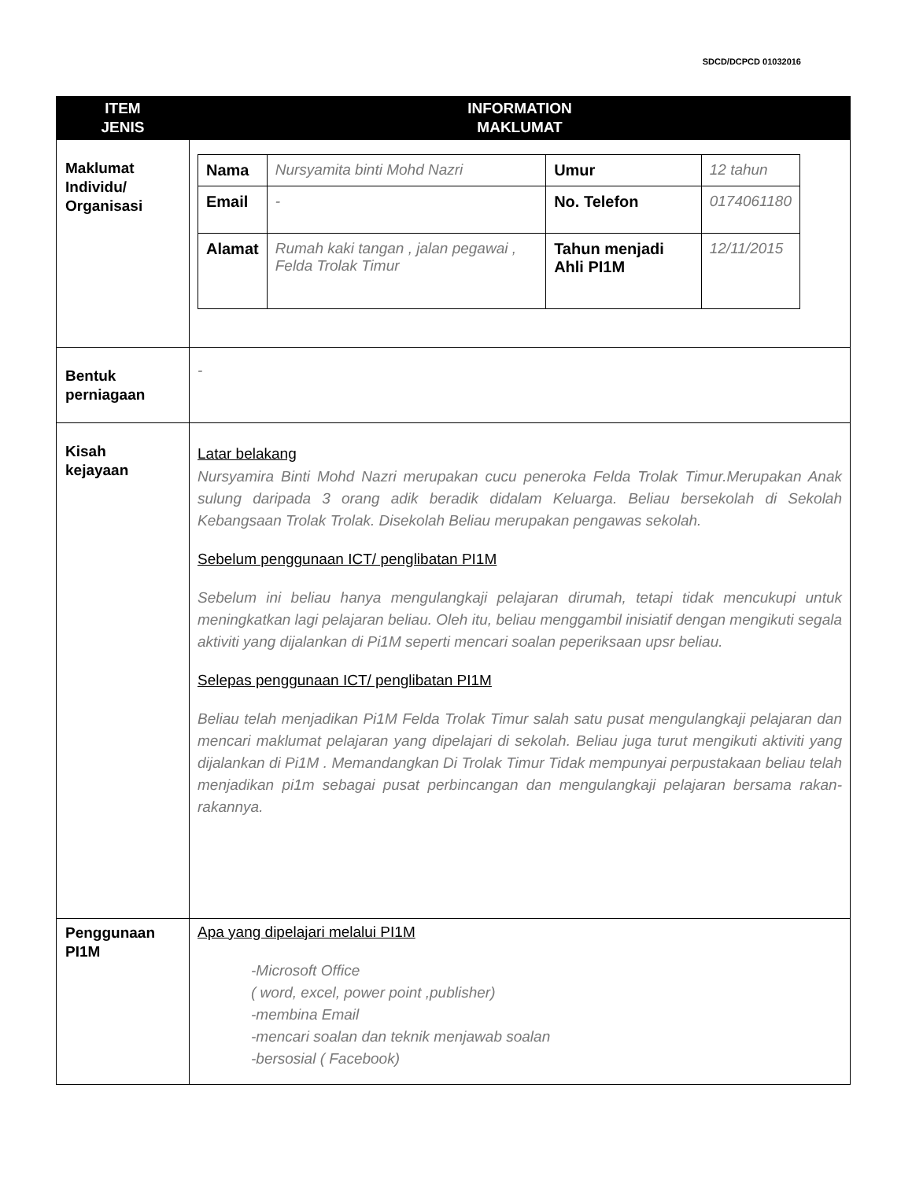SDCD/DCPCD 01032016
| ITEM JENIS | INFORMATION MAKLUMAT |
| --- | --- |
| Maklumat Individu/ Organisasi | / Nama / Nursyamita binti Mohd Nazri / Umur / 12 tahun / / Email / - / No. Telefon / 0174061180 / / Alamat / Rumah kaki tangan , jalan pegawai , Felda Trolak Timur / Tahun menjadi Ahli PI1M / 12/11/2015 / |
| Bentuk perniagaan | - |
| Kisah kejayaan | Latar belakang Nursyamira Binti Mohd Nazri merupakan cucu peneroka Felda Trolak Timur.Merupakan Anak sulung daripada 3 orang adik beradik didalam Keluarga. Beliau bersekolah di Sekolah Kebangsaan Trolak Trolak. Disekolah Beliau merupakan pengawas sekolah. Sebelum penggunaan ICT/ penglibatan PI1M Sebelum ini beliau hanya mengulangkaji pelajaran dirumah, tetapi tidak mencukupi untuk meningkatkan lagi pelajaran beliau. Oleh itu, beliau menggambil inisiatif dengan mengikuti segala aktiviti yang dijalankan di Pi1M seperti mencari soalan peperiksaan upsr beliau. Selepas penggunaan ICT/ penglibatan PI1M Beliau telah menjadikan Pi1M Felda Trolak Timur salah satu pusat mengulangkaji pelajaran dan mencari maklumat pelajaran yang dipelajari di sekolah. Beliau juga turut mengikuti aktiviti yang dijalankan di Pi1M . Memandangkan Di Trolak Timur Tidak mempunyai perpustakaan beliau telah menjadikan pi1m sebagai pusat perbincangan dan mengulangkaji pelajaran bersama rakan-rakannya. |
| Penggunaan PI1M | Apa yang dipelajari melalui PI1M -Microsoft Office ( word, excel, power point ,publisher) -membina Email -mencari soalan dan teknik menjawab soalan -bersosial ( Facebook) |